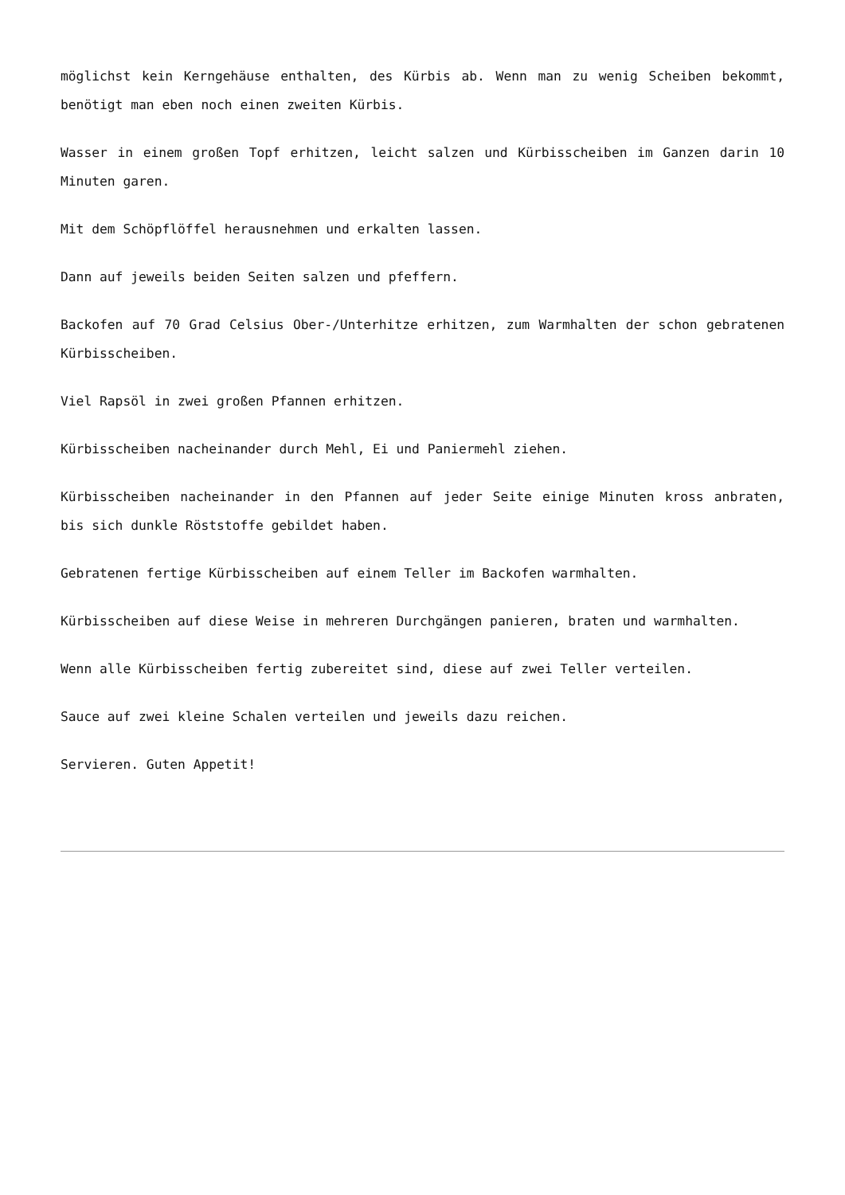möglichst kein Kerngehäuse enthalten, des Kürbis ab. Wenn man zu wenig Scheiben bekommt, benötigt man eben noch einen zweiten Kürbis.
Wasser in einem großen Topf erhitzen, leicht salzen und Kürbisscheiben im Ganzen darin 10 Minuten garen.
Mit dem Schöpflöffel herausnehmen und erkalten lassen.
Dann auf jeweils beiden Seiten salzen und pfeffern.
Backofen auf 70 Grad Celsius Ober-/Unterhitze erhitzen, zum Warmhalten der schon gebratenen Kürbisscheiben.
Viel Rapsöl in zwei großen Pfannen erhitzen.
Kürbisscheiben nacheinander durch Mehl, Ei und Paniermehl ziehen.
Kürbisscheiben nacheinander in den Pfannen auf jeder Seite einige Minuten kross anbraten, bis sich dunkle Röststoffe gebildet haben.
Gebratenen fertige Kürbisscheiben auf einem Teller im Backofen warmhalten.
Kürbisscheiben auf diese Weise in mehreren Durchgängen panieren, braten und warmhalten.
Wenn alle Kürbisscheiben fertig zubereitet sind, diese auf zwei Teller verteilen.
Sauce auf zwei kleine Schalen verteilen und jeweils dazu reichen.
Servieren. Guten Appetit!